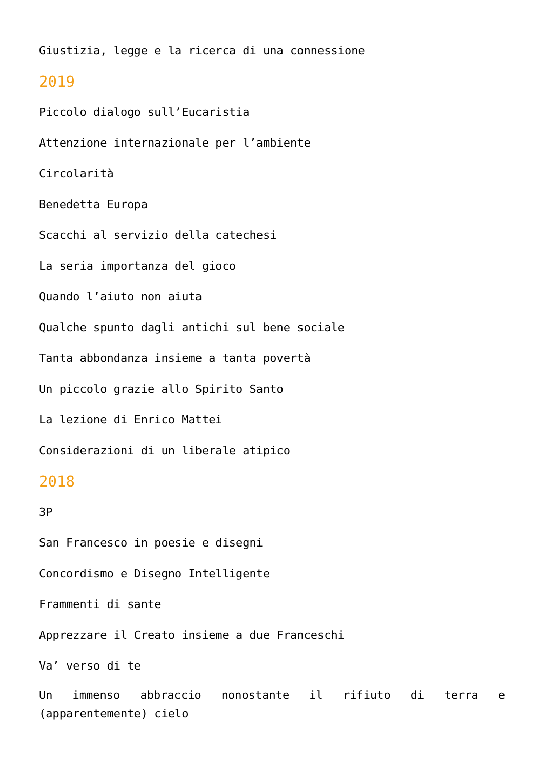Giustizia, legge e la ricerca di una connessione
2019
Piccolo dialogo sull’Eucaristia
Attenzione internazionale per l’ambiente
Circolarità
Benedetta Europa
Scacchi al servizio della catechesi
La seria importanza del gioco
Quando l’aiuto non aiuta
Qualche spunto dagli antichi sul bene sociale
Tanta abbondanza insieme a tanta povertà
Un piccolo grazie allo Spirito Santo
La lezione di Enrico Mattei
Considerazioni di un liberale atipico
2018
3P
San Francesco in poesie e disegni
Concordismo e Disegno Intelligente
Frammenti di sante
Apprezzare il Creato insieme a due Franceschi
Va’ verso di te
Un immenso abbraccio nonostante il rifiuto di terra e (apparentemente) cielo